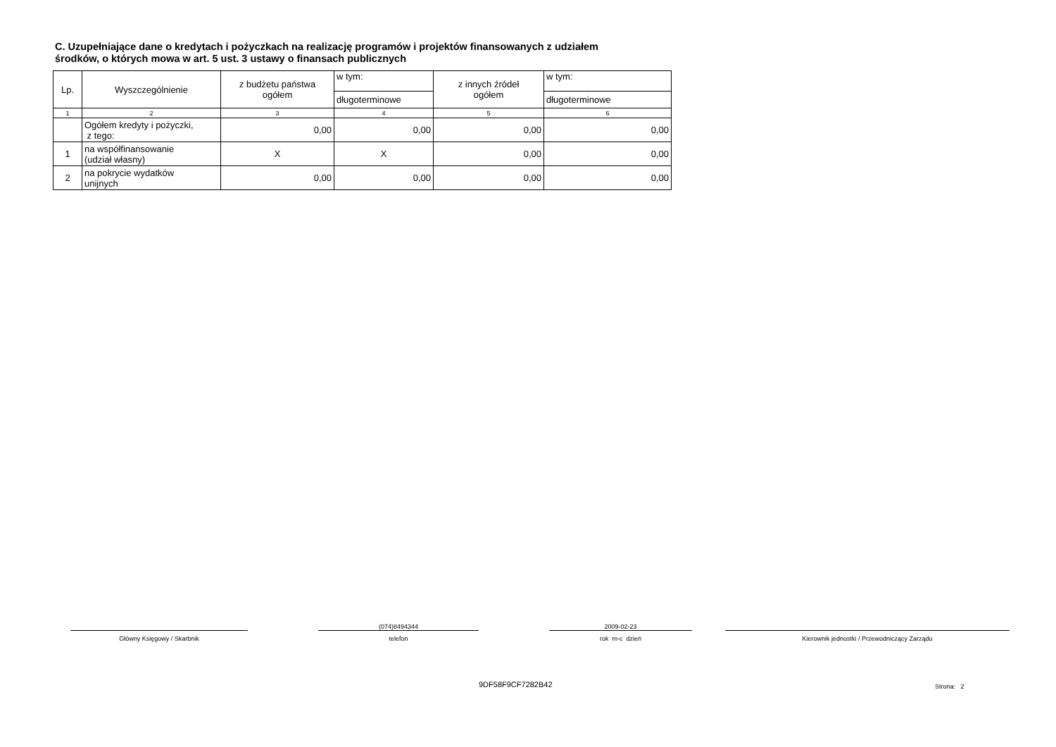C. Uzupełniające dane o kredytach i pożyczkach na realizację programów i projektów finansowanych z udziałem
środków, o których mowa w art. 5 ust. 3 ustawy o finansach publicznych
| Lp. | Wyszczególnienie | z budżetu państwa ogółem | w tym: | z innych źródeł ogółem | w tym: |
| --- | --- | --- | --- | --- | --- |
| | | | długoterminowe | | długoterminowe |
| 1 | 2 | 3 | 4 | 5 | 6 |
| | Ogółem kredyty i pożyczki, z tego: | 0,00 | 0,00 | 0,00 | 0,00 |
| 1 | na współfinansowanie (udział własny) | X | X | 0,00 | 0,00 |
| 2 | na pokrycie wydatków unijnych | 0,00 | 0,00 | 0,00 | 0,00 |
Główny Księgowy / Skarbnik
(074)8494344
telefon
2009-02-23
rok m-c dzień
Kierownik jednostki / Przewodniczący Zarządu
9DF58F9CF7282B42 Strona: 2